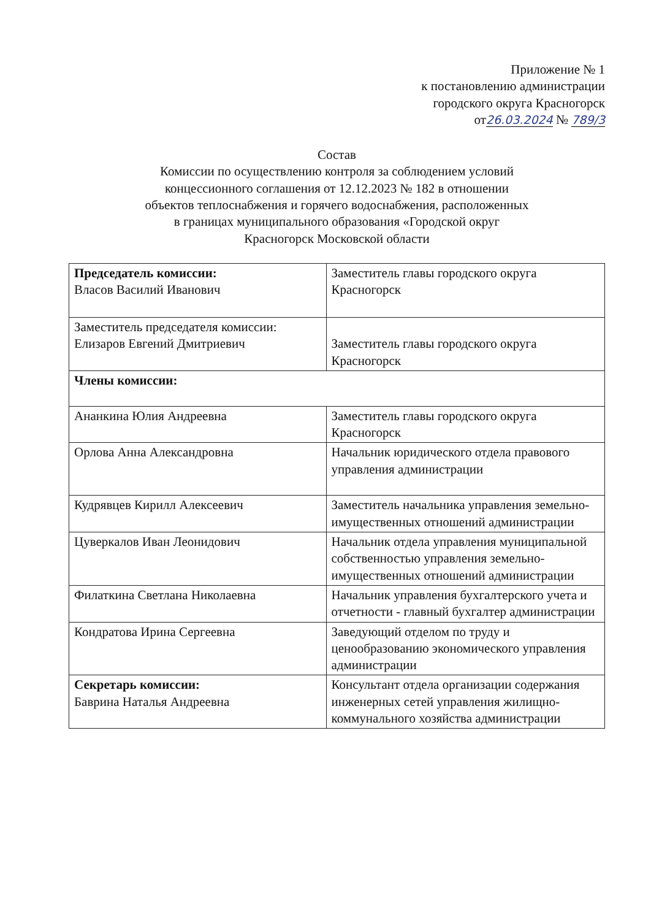Приложение № 1
к постановлению администрации
городского округа Красногорск
от26.03.2024 № 789/3
Состав
Комиссии по осуществлению контроля за соблюдением условий
концессионного соглашения от 12.12.2023 № 182 в отношении
объектов теплоснабжения и горячего водоснабжения, расположенных
в границах муниципального образования «Городской округ
Красногорск Московской области
| Председатель комиссии: Власов Василий Иванович | Заместитель главы городского округа Красногорск |
| Заместитель председателя комиссии: Елизаров Евгений Дмитриевич | Заместитель главы городского округа Красногорск |
| Члены комиссии: | |
| Ананкина Юлия Андреевна | Заместитель главы городского округа Красногорск |
| Орлова Анна Александровна | Начальник юридического отдела правового управления администрации |
| Кудрявцев Кирилл Алексеевич | Заместитель начальника управления земельно- имущественных отношений администрации |
| Цуверкалов Иван Леонидович | Начальник отдела управления муниципальной собственностью управления земельно-имущественных отношений администрации |
| Филаткина Светлана Николаевна | Начальник управления бухгалтерского учета и отчетности - главный бухгалтер администрации |
| Кондратова Ирина Сергеевна | Заведующий отделом по труду и ценообразованию экономического управления администрации |
| Секретарь комиссии: Баврина Наталья Андреевна | Консультант отдела организации содержания инженерных сетей управления жилищно-коммунального хозяйства администрации |